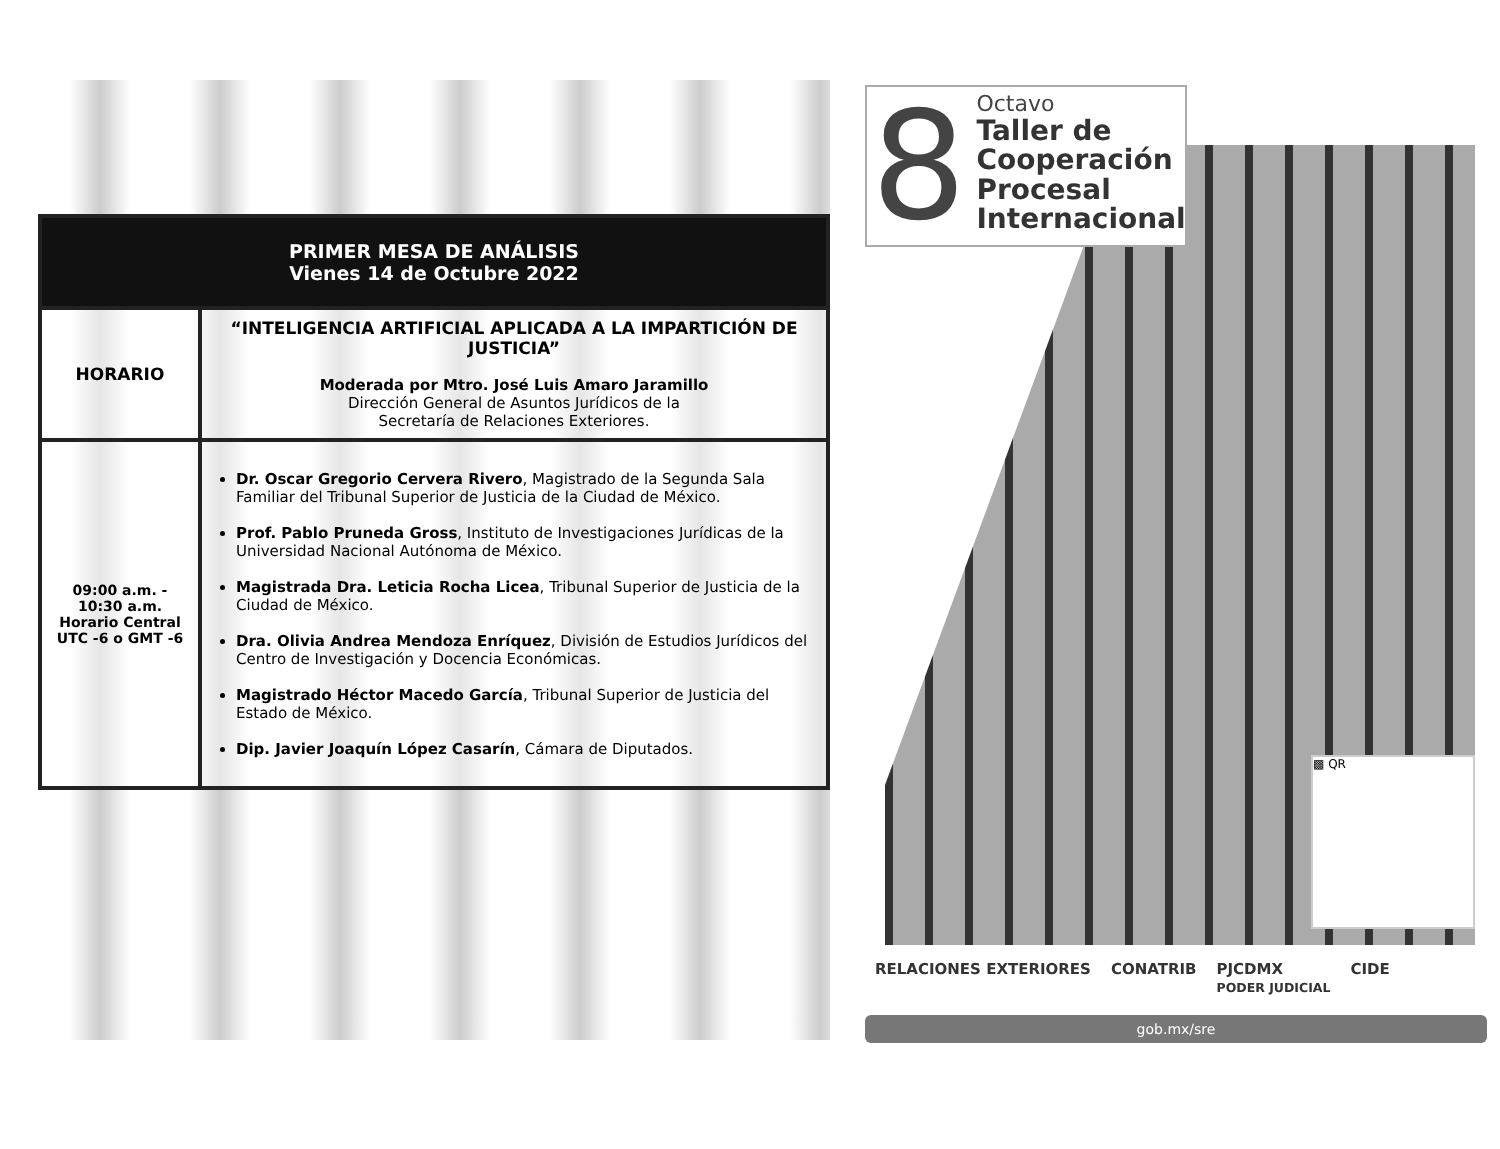| PRIMER MESA DE ANÁLISIS Vienes 14 de Octubre 2022 | |
| --- | --- |
| HORARIO | “INTELIGENCIA ARTIFICIAL APLICADA A LA IMPARTICIÓN DE JUSTICIA” Moderada por Mtro. José Luis Amaro Jaramillo Dirección General de Asuntos Jurídicos de la Secretaría de Relaciones Exteriores. |
| 09:00 a.m. - 10:30 a.m. Horario Central UTC -6 o GMT -6 | Dr. Oscar Gregorio Cervera Rivero , Magistrado de la Segunda Sala Familiar del Tribunal Superior de Justicia de la Ciudad de México. Prof. Pablo Pruneda Gross , Instituto de Investigaciones Jurídicas de la Universidad Nacional Autónoma de México. Magistrada Dra. Leticia Rocha Licea , Tribunal Superior de Justicia de la Ciudad de México. Dra. Olivia Andrea Mendoza Enríquez , División de Estudios Jurídicos del Centro de Investigación y Docencia Económicas. Magistrado Héctor Macedo García , Tribunal Superior de Justicia del Estado de México. Dip. Javier Joaquín López Casarín , Cámara de Diputados. |
8
Octavo
Taller de
Cooperación
Procesal
Internacional
▩ QR
RELACIONES EXTERIORES CONATRIB PJCDMX
PODER JUDICIAL CIDE
gob.mx/sre